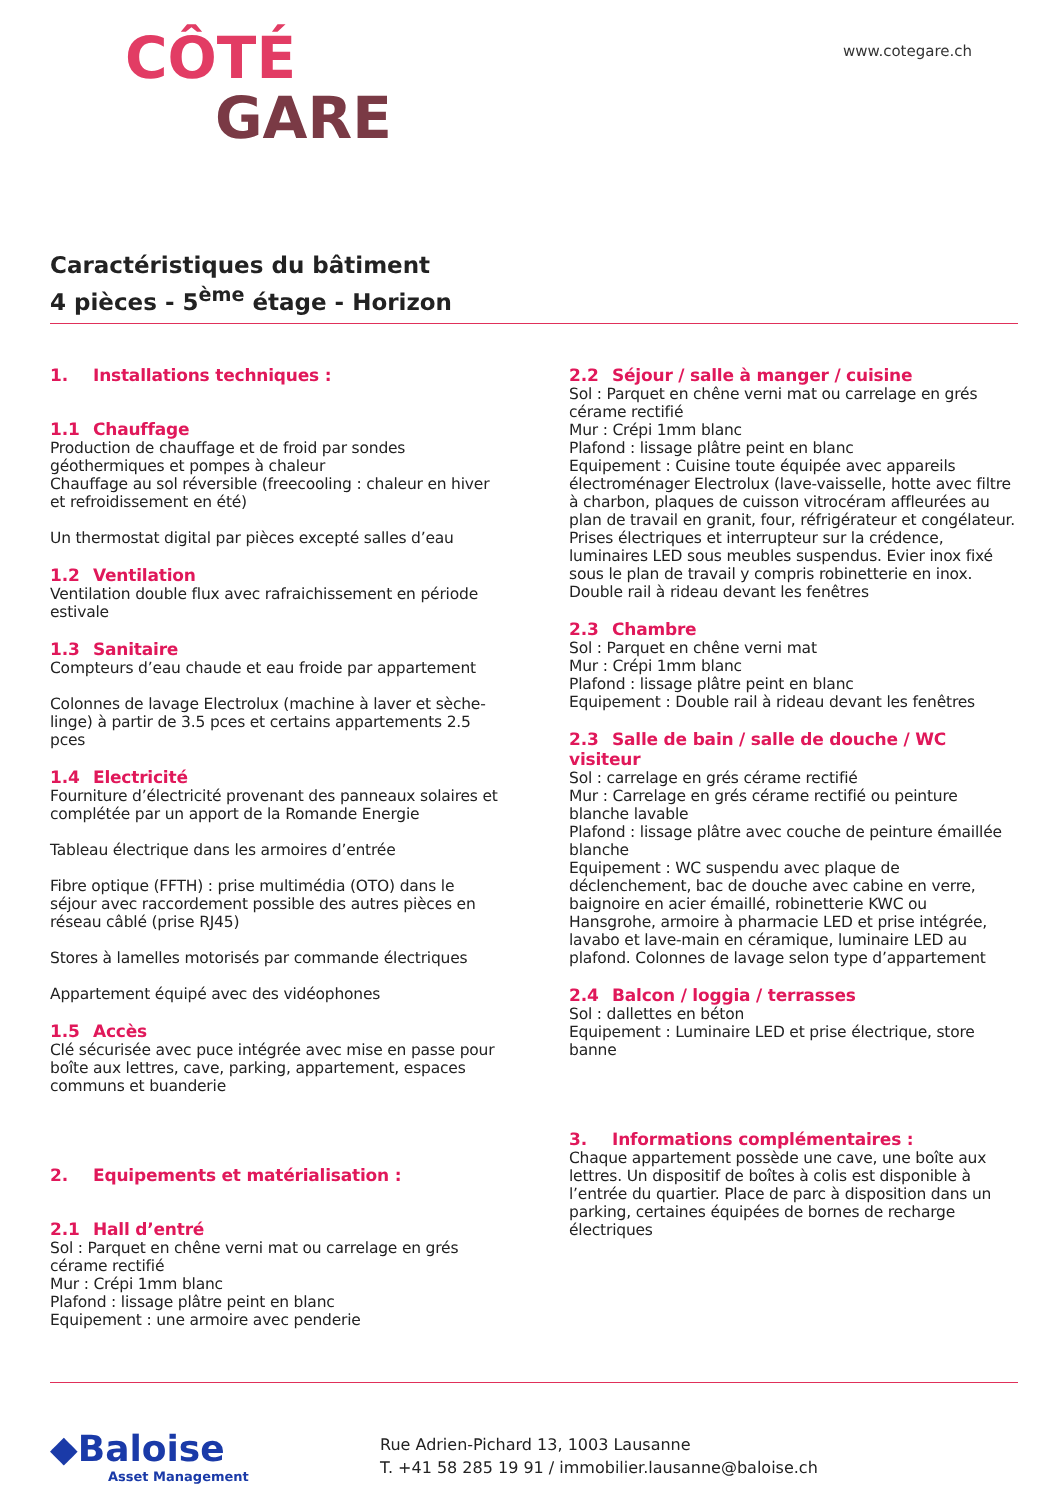CÔTÉ
GARE
www.cotegare.ch
Caractéristiques du bâtiment
4 pièces - 5<sup>ème</sup> étage - Horizon
1. Installations techniques :
1.1 Chauffage
Production de chauffage et de froid par sondes géothermiques et pompes à chaleur
Chauffage au sol réversible (freecooling : chaleur en hiver et refroidissement en été)
Un thermostat digital par pièces excepté salles d’eau
1.2 Ventilation
Ventilation double flux avec rafraichissement en période estivale
1.3 Sanitaire
Compteurs d’eau chaude et eau froide par appartement
Colonnes de lavage Electrolux (machine à laver et sèche-linge) à partir de 3.5 pces et certains appartements 2.5 pces
1.4 Electricité
Fourniture d’électricité provenant des panneaux solaires et complétée par un apport de la Romande Energie
Tableau électrique dans les armoires d’entrée
Fibre optique (FFTH) : prise multimédia (OTO) dans le séjour avec raccordement possible des autres pièces en réseau câblé (prise RJ45)
Stores à lamelles motorisés par commande électriques
Appartement équipé avec des vidéophones
1.5 Accès
Clé sécurisée avec puce intégrée avec mise en passe pour boîte aux lettres, cave, parking, appartement, espaces communs et buanderie
2. Equipements et matérialisation :
2.1 Hall d’entré
Sol : Parquet en chêne verni mat ou carrelage en grés cérame rectifié
Mur : Crépi 1mm blanc
Plafond : lissage plâtre peint en blanc
Equipement : une armoire avec penderie
2.2 Séjour / salle à manger / cuisine
Sol : Parquet en chêne verni mat ou carrelage en grés cérame rectifié
Mur : Crépi 1mm blanc
Plafond : lissage plâtre peint en blanc
Equipement : Cuisine toute équipée avec appareils électroménager Electrolux (lave-vaisselle, hotte avec filtre à charbon, plaques de cuisson vitrocéram affleurées au plan de travail en granit, four, réfrigérateur et congélateur. Prises électriques et interrupteur sur la crédence, luminaires LED sous meubles suspendus. Evier inox fixé sous le plan de travail y compris robinetterie en inox. Double rail à rideau devant les fenêtres
2.3 Chambre
Sol : Parquet en chêne verni mat
Mur : Crépi 1mm blanc
Plafond : lissage plâtre peint en blanc
Equipement : Double rail à rideau devant les fenêtres
2.3 Salle de bain / salle de douche / WC visiteur
Sol : carrelage en grés cérame rectifié
Mur : Carrelage en grés cérame rectifié ou peinture blanche lavable
Plafond : lissage plâtre avec couche de peinture émaillée blanche
Equipement : WC suspendu avec plaque de déclenchement, bac de douche avec cabine en verre, baignoire en acier émaillé, robinetterie KWC ou Hansgrohe, armoire à pharmacie LED et prise intégrée, lavabo et lave-main en céramique, luminaire LED au plafond. Colonnes de lavage selon type d’appartement
2.4 Balcon / loggia / terrasses
Sol : dallettes en béton
Equipement : Luminaire LED et prise électrique, store banne
3. Informations complémentaires :
Chaque appartement possède une cave, une boîte aux lettres. Un dispositif de boîtes à colis est disponible à l’entrée du quartier. Place de parc à disposition dans un parking, certaines équipées de bornes de recharge électriques
◆Baloise
Asset Management
Rue Adrien-Pichard 13, 1003 Lausanne
T. +41 58 285 19 91 / immobilier.lausanne@baloise.ch